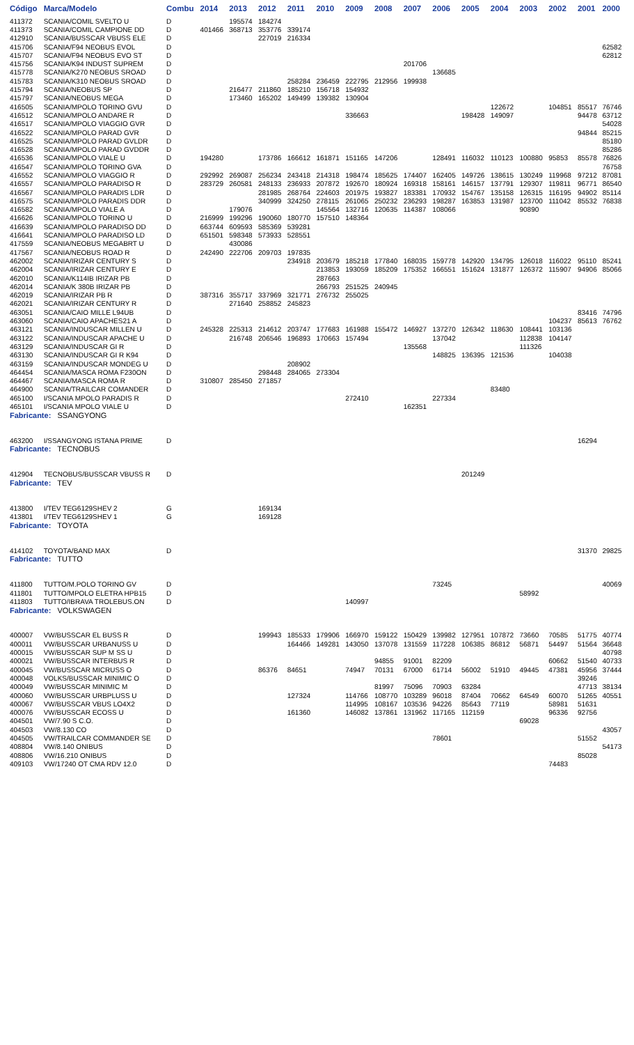| Código | Marca/Modelo | Combu | 2014 | 2013 | 2012 | 2011 | 2010 | 2009 | 2008 | 2007 | 2006 | 2005 | 2004 | 2003 | 2002 | 2001 | 2000 |
| --- | --- | --- | --- | --- | --- | --- | --- | --- | --- | --- | --- | --- | --- | --- | --- | --- | --- |
| 411372 | SCANIA/COMIL SVELTO U | D | | 195574 | 184274 | | | | | | | | | | | | |
| 411373 | SCANIA/COMIL CAMPIONE DD | D | 401466 | 368713 | 353776 | 339174 | | | | | | | | | | | |
| 412910 | SCANIA/BUSSCAR VBUSS ELE | D | | | 227019 | 216334 | | | | | | | | | | | |
| 415706 | SCANIA/F94 NEOBUS EVOL | D | | | | | | | | | | | | | | | 62582 |
| 415707 | SCANIA/F94 NEOBUS EVO ST | D | | | | | | | | | | | | | | | 62812 |
| 415756 | SCANIA/K94 INDUST SUPREM | D | | | | | | | | 201706 | | | | | | | |
| 415778 | SCANIA/K270 NEOBUS SROAD | D | | | | | | | | | 136685 | | | | | | |
| 415783 | SCANIA/K310 NEOBUS SROAD | D | | | | 258284 | 236459 | 222795 | 212956 | 199938 | | | | | | | |
| 415794 | SCANIA/NEOBUS SP | D | | 216477 | 211860 | 185210 | 156718 | 154932 | | | | | | | | | |
| 415797 | SCANIA/NEOBUS MEGA | D | | 173460 | 165202 | 149499 | 139382 | 130904 | | | | | | | | | |
| 416505 | SCANIA/MPOLO TORINO GVU | D | | | | | | | | | | | 122672 | | 104851 | 85517 | 76746 |
| 416512 | SCANIA/MPOLO ANDARE R | D | | | | | | 336663 | | | | 198428 | 149097 | | | 94478 | 63712 |
| 416517 | SCANIA/MPOLO VIAGGIO GVR | D | | | | | | | | | | | | | | | 54028 |
| 416522 | SCANIA/MPOLO PARAD GVR | D | | | | | | | | | | | | | | 94844 | 85215 |
| 416525 | SCANIA/MPOLO PARAD GVLDR | D | | | | | | | | | | | | | | | 85180 |
| 416528 | SCANIA/MPOLO PARAD GVDDR | D | | | | | | | | | | | | | | | 85286 |
| 416536 | SCANIA/MPOLO VIALE U | D | 194280 | | 173786 | 166612 | 161871 | 151165 | 147206 | | 128491 | 116032 | 110123 | 100880 | 95853 | 85578 | 76826 |
| 416547 | SCANIA/MPOLO TORINO GVA | D | | | | | | | | | | | | | | | 76758 |
| 416552 | SCANIA/MPOLO VIAGGIO R | D | 292992 | 269087 | 256234 | 243418 | 214318 | 198474 | 185625 | 174407 | 162405 | 149726 | 138615 | 130249 | 119968 | 97212 | 87081 |
| 416557 | SCANIA/MPOLO PARADISO R | D | 283729 | 260581 | 248133 | 236933 | 207872 | 192670 | 180924 | 169318 | 158161 | 146157 | 137791 | 129307 | 119811 | 96771 | 86540 |
| 416567 | SCANIA/MPOLO PARADIS LDR | D | | | 281985 | 268764 | 224603 | 201975 | 193827 | 183381 | 170932 | 154767 | 135158 | 126315 | 116195 | 94902 | 85114 |
| 416575 | SCANIA/MPOLO PARADIS DDR | D | | | 340999 | 324250 | 278115 | 261065 | 250232 | 236293 | 198287 | 163853 | 131987 | 123700 | 111042 | 85532 | 76838 |
| 416582 | SCANIA/MPOLO VIALE A | D | | 179076 | | | 145564 | 132716 | 120635 | 114387 | 108066 | | | 90890 | | | |
| 416626 | SCANIA/MPOLO TORINO U | D | 216999 | 199296 | 190060 | 180770 | 157510 | 148364 | | | | | | | | | |
| 416639 | SCANIA/MPOLO PARADISO DD | D | 663744 | 609593 | 585369 | 539281 | | | | | | | | | | | |
| 416641 | SCANIA/MPOLO PARADISO LD | D | 651501 | 598348 | 573933 | 528551 | | | | | | | | | | | |
| 417559 | SCANIA/NEOBUS MEGABRT U | D | | 430086 | | | | | | | | | | | | | |
| 417567 | SCANIA/NEOBUS ROAD R | D | 242490 | 222706 | 209703 | 197835 | | | | | | | | | | | |
| 462002 | SCANIA/IRIZAR CENTURY S | D | | | | 234918 | 203679 | 185218 | 177840 | 168035 | 159778 | 142920 | 134795 | 126018 | 116022 | 95110 | 85241 |
| 462004 | SCANIA/IRIZAR CENTURY E | D | | | | | 213853 | 193059 | 185209 | 175352 | 166551 | 151624 | 131877 | 126372 | 115907 | 94906 | 85066 |
| 462010 | SCANIA/K114IB IRIZAR PB | D | | | | | 287663 | | | | | | | | | | |
| 462014 | SCANIA/K 380B IRIZAR PB | D | | | | | 266793 | 251525 | 240945 | | | | | | | | |
| 462019 | SCANIA/IRIZAR PB R | D | 387316 | 355717 | 337969 | 321771 | 276732 | 255025 | | | | | | | | | |
| 462021 | SCANIA/IRIZAR CENTURY R | D | | 271640 | 258852 | 245823 | | | | | | | | | | | |
| 463051 | SCANIA/CAIO MILLE L94UB | D | | | | | | | | | | | | | | 83416 | 74796 |
| 463060 | SCANIA/CAIO APACHES21 A | D | | | | | | | | | | | | | 104237 | 85613 | 76762 |
| 463121 | SCANIA/INDUSCAR MILLEN U | D | 245328 | 225313 | 214612 | 203747 | 177683 | 161988 | 155472 | 146927 | 137270 | 126342 | 118630 | 108441 | 103136 | | |
| 463122 | SCANIA/INDUSCAR APACHE U | D | | 216748 | 206546 | 196893 | 170663 | 157494 | | | 137042 | | | 112838 | 104147 | | |
| 463129 | SCANIA/INDUSCAR GI R | D | | | | | | | | 135568 | | | | 111326 | | | |
| 463130 | SCANIA/INDUSCAR GI R K94 | D | | | | | | | | | 148825 | 136395 | 121536 | | 104038 | | |
| 463159 | SCANIA/INDUSCAR MONDEG U | D | | | | 208902 | | | | | | | | | | | |
| 464454 | SCANIA/MASCA ROMA F230ON | D | | | 298448 | 284065 | 273304 | | | | | | | | | | |
| 464467 | SCANIA/MASCA ROMA R | D | 310807 | 285450 | 271857 | | | | | | | | | | | | |
| 464900 | SCANIA/TRAILCAR COMANDER | D | | | | | | | | | | | 83480 | | | | |
| 465100 | I/SCANIA MPOLO PARADIS R | D | | | | | | 272410 | | | 227334 | | | | | | |
| 465101 | I/SCANIA MPOLO VIALE U | D | | | | | | | | 162351 | | | | | | | |
| Fabricante: SSANGYONG | | | | | | | | | | | | | | | | | |
| 463200 | I/SSANGYONG ISTANA PRIME | D | | | | | | | | | | | | | | 16294 | |
| Fabricante: TECNOBUS | | | | | | | | | | | | | | | | | |
| 412904 | TECNOBUS/BUSSCAR VBUSS R | D | | | | | | | | | | 201249 | | | | | |
| Fabricante: TEV | | | | | | | | | | | | | | | | | |
| 413800 | I/TEV TEG6129SHEV 2 | G | | | 169134 | | | | | | | | | | | | |
| 413801 | I/TEV TEG6129SHEV 1 | G | | | 169128 | | | | | | | | | | | | |
| Fabricante: TOYOTA | | | | | | | | | | | | | | | | | |
| 414102 | TOYOTA/BAND MAX | D | | | | | | | | | | | | | | 31370 | 29825 |
| Fabricante: TUTTO | | | | | | | | | | | | | | | | | |
| 411800 | TUTTO/M.POLO TORINO GV | D | | | | | | | | | 73245 | | | | | | 40069 |
| 411801 | TUTTO/MPOLO ELETRA HPB15 | D | | | | | | | | | | | | 58992 | | | |
| 411803 | TUTTO/IBRAVA TROLEBUS.ON | D | | | | | | 140997 | | | | | | | | | |
| Fabricante: VOLKSWAGEN | | | | | | | | | | | | | | | | | |
| 400007 | VW/BUSSCAR EL BUSS R | D | | | 199943 | 185533 | 179906 | 166970 | 159122 | 150429 | 139982 | 127951 | 107872 | 73660 | 70585 | 51775 | 40774 |
| 400011 | VW/BUSSCAR URBANUSS U | D | | | | 164466 | 149281 | 143050 | 137078 | 131559 | 117228 | 106385 | 86812 | 56871 | 54497 | 51564 | 36648 |
| 400015 | VW/BUSSCAR SUP M SS U | D | | | | | | | | | | | | | | | 40798 |
| 400021 | VW/BUSSCAR INTERBUS R | D | | | | | | | 94855 | 91001 | 82209 | | | | 60662 | 51540 | 40733 |
| 400045 | VW/BUSSCAR MICRUSS O | D | | | 86376 | 84651 | | 74947 | 70131 | 67000 | 61714 | 56002 | 51910 | 49445 | 47381 | 45956 | 37444 |
| 400048 | VOLKS/BUSSCAR MINIMIC O | D | | | | | | | | | | | | | | 39246 | |
| 400049 | VW/BUSSCAR MINIMIC M | D | | | | | | | 81997 | 75096 | 70903 | 63284 | | | | 47713 | 38134 |
| 400060 | VW/BUSSCAR URBPLUSS U | D | | | | 127324 | | 114766 | 108770 | 103289 | 96018 | 87404 | 70662 | 64549 | 60070 | 51265 | 40551 |
| 400067 | VW/BUSSCAR VBUS LO4X2 | D | | | | | | 114995 | 108167 | 103536 | 94226 | 85643 | 77119 | | 58981 | 51631 | |
| 400076 | VW/BUSSCAR ECOSS U | D | | | | 161360 | | 146082 | 137861 | 131962 | 117165 | 112159 | | | 96336 | 92756 | |
| 404501 | VW/7.90 S C.O. | D | | | | | | | | | | | | 69028 | | | |
| 404503 | VW/8.130 CO | D | | | | | | | | | | | | | | | 43057 |
| 404505 | VW/TRAILCAR COMMANDER SE | D | | | | | | | | | 78601 | | | | | 51552 | |
| 408804 | VW/8.140 ONIBUS | D | | | | | | | | | | | | | | | 54173 |
| 408806 | VW/16.210 ONIBUS | D | | | | | | | | | | | | | | 85028 | |
| 409103 | VW/17240 OT CMA RDV 12.0 | D | | | | | | | | | | | | | 74483 | | |